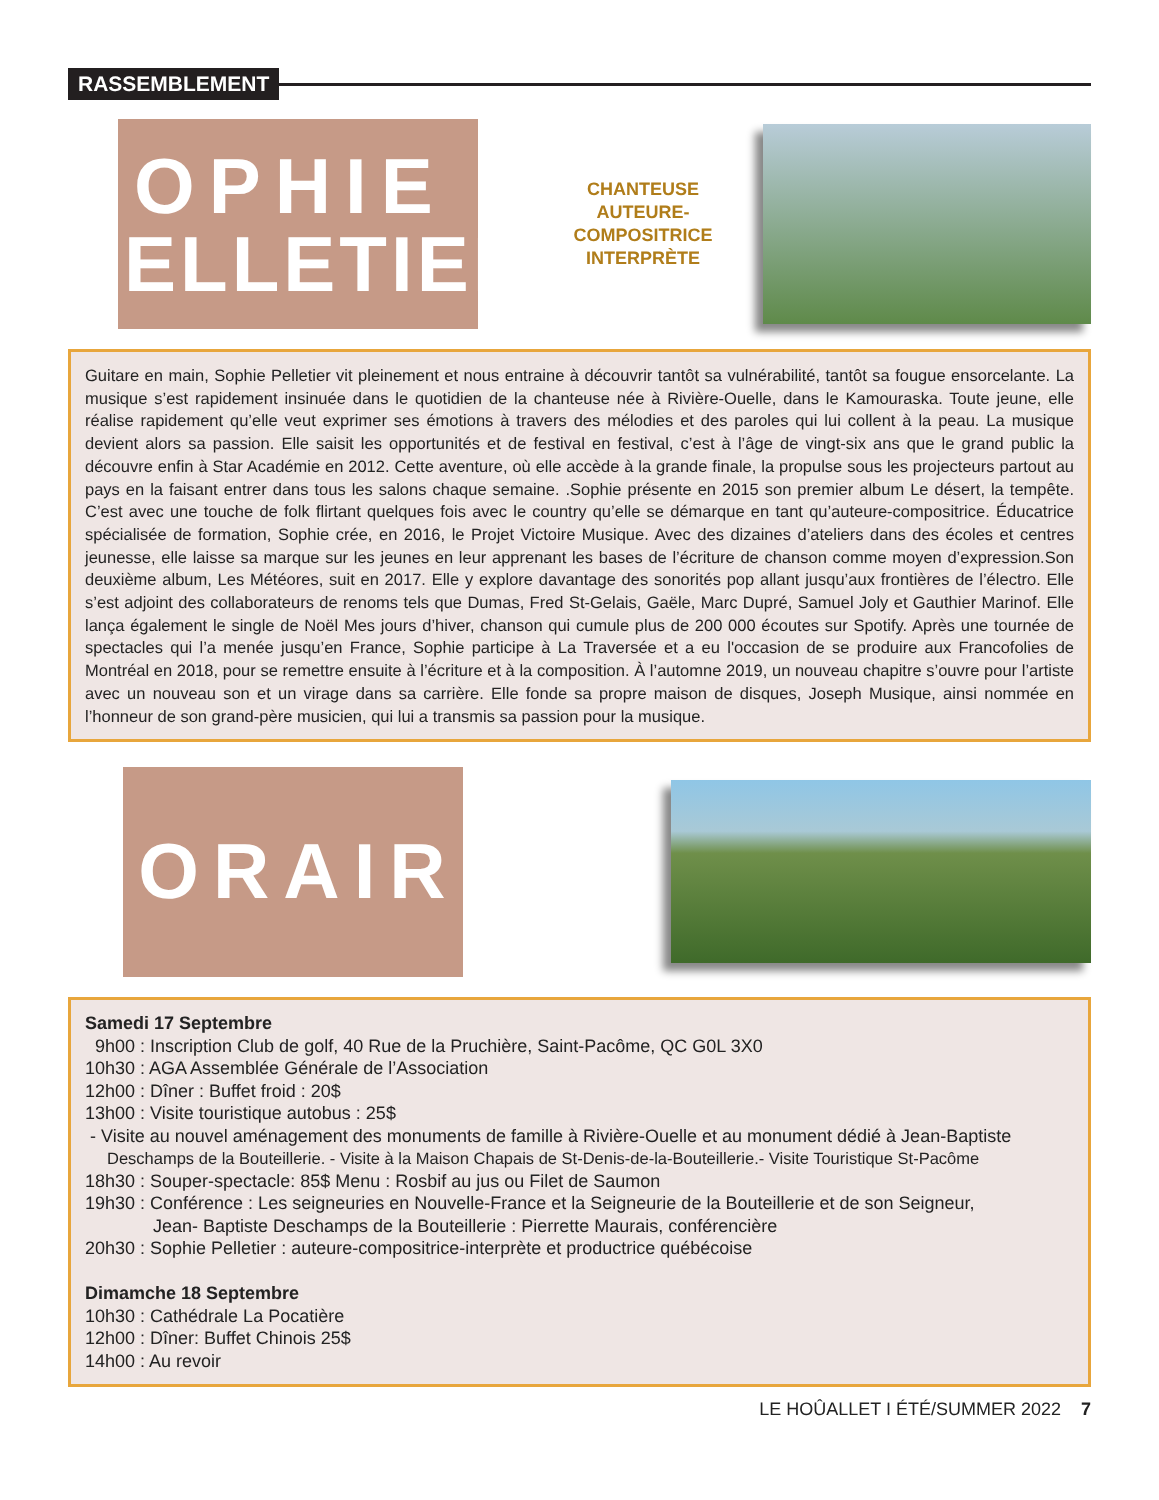RASSEMBLEMENT
SOPHIE
PELLETIER
CHANTEUSE
AUTEURE-COMPOSITRICE
INTERPRÈTE
Guitare en main, Sophie Pelletier vit pleinement et nous entraine à découvrir tantôt sa vulnérabilité, tantôt sa fougue ensorcelante. La musique s’est rapidement insinuée dans le quotidien de la chanteuse née à Rivière-Ouelle, dans le Kamouraska. Toute jeune, elle réalise rapidement qu’elle veut exprimer ses émotions à travers des mélodies et des paroles qui lui collent à la peau. La musique devient alors sa passion. Elle saisit les opportunités et de festival en festival, c’est à l’âge de vingt-six ans que le grand public la découvre enfin à Star Académie en 2012. Cette aventure, où elle accède à la grande finale, la propulse sous les projecteurs partout au pays en la faisant entrer dans tous les salons chaque semaine. .Sophie présente en 2015 son premier album Le désert, la tempête. C’est avec une touche de folk flirtant quelques fois avec le country qu’elle se démarque en tant qu’auteure-compositrice. Éducatrice spécialisée de formation, Sophie crée, en 2016, le Projet Victoire Musique. Avec des dizaines d’ateliers dans des écoles et centres jeunesse, elle laisse sa marque sur les jeunes en leur apprenant les bases de l’écriture de chanson comme moyen d’expression.Son deuxième album, Les Météores, suit en 2017. Elle y explore davantage des sonorités pop allant jusqu’aux frontières de l’électro. Elle s’est adjoint des collaborateurs de renoms tels que Dumas, Fred St-Gelais, Gaële, Marc Dupré, Samuel Joly et Gauthier Marinof. Elle lança également le single de Noël Mes jours d’hiver, chanson qui cumule plus de 200 000 écoutes sur Spotify. Après une tournée de spectacles qui l’a menée jusqu’en France, Sophie participe à La Traversée et a eu l'occasion de se produire aux Francofolies de Montréal en 2018, pour se remettre ensuite à l’écriture et à la composition. À l’automne 2019, un nouveau chapitre s’ouvre pour l’artiste avec un nouveau son et un virage dans sa carrière. Elle fonde sa propre maison de disques, Joseph Musique, ainsi nommée en l’honneur de son grand-père musicien, qui lui a transmis sa passion pour la musique.
HORAIRE
Samedi 17 Septembre
9h00 : Inscription Club de golf, 40 Rue de la Pruchière, Saint-Pacôme, QC G0L 3X0
10h30 : AGA Assemblée Générale de l’Association
12h00 : Dîner : Buffet froid : 20$
13h00 : Visite touristique autobus : 25$
- Visite au nouvel aménagement des monuments de famille à Rivière-Ouelle et au monument dédié à Jean-Baptiste
Deschamps de la Bouteillerie. - Visite à la Maison Chapais de St-Denis-de-la-Bouteillerie.- Visite Touristique St-Pacôme
18h30 : Souper-spectacle: 85$ Menu : Rosbif au jus ou Filet de Saumon
19h30 : Conférence : Les seigneuries en Nouvelle-France et la Seigneurie de la Bouteillerie et de son Seigneur,
Jean- Baptiste Deschamps de la Bouteillerie : Pierrette Maurais, conférencière
20h30 : Sophie Pelletier : auteure-compositrice-interprète et productrice québécoise
Dimamche 18 Septembre
10h30 : Cathédrale La Pocatière
12h00 : Dîner: Buffet Chinois 25$
14h00 : Au revoir
LE HOÛALLET I ÉTÉ/SUMMER 2022 7